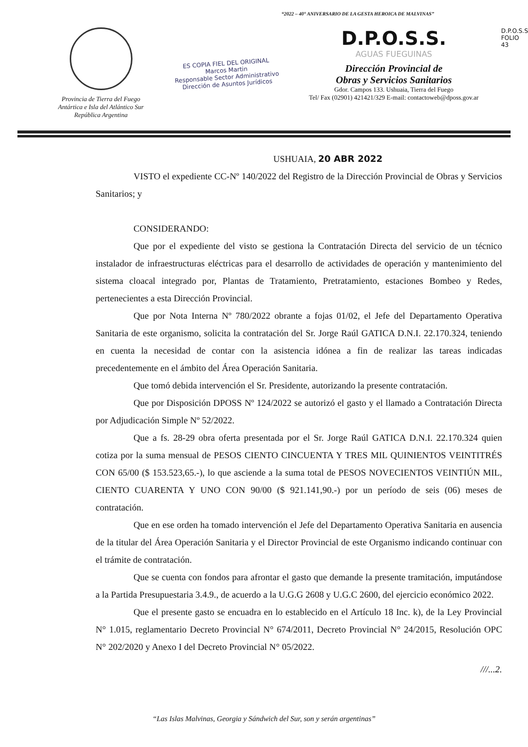“2022 – 40° ANIVERSARIO DE LA GESTA HEROICA DE MALVINAS”
Provincia de Tierra del Fuego
Antártica e Isla del Atlántico Sur
República Argentina
ES COPIA FIEL DEL ORIGINAL
Marcos Martin
Responsable Sector Administrativo
Dirección de Asuntos Jurídicos
D.P.O.S.S.
AGUAS FUEGUINAS
Dirección Provincial de
Obras y Servicios Sanitarios
Gdor. Campos 133. Ushuaia, Tierra del Fuego
Tel/ Fax (02901) 421421/329 E-mail: contactoweb@dposs.gov.ar
D.P.O.S.S
FOLIO
43
USHUAIA, 20 ABR 2022
VISTO el expediente CC-Nº 140/2022 del Registro de la Dirección Provincial de Obras y Servicios Sanitarios; y
CONSIDERANDO:
Que por el expediente del visto se gestiona la Contratación Directa del servicio de un técnico instalador de infraestructuras eléctricas para el desarrollo de actividades de operación y mantenimiento del sistema cloacal integrado por, Plantas de Tratamiento, Pretratamiento, estaciones Bombeo y Redes, pertenecientes a esta Dirección Provincial.
Que por Nota Interna Nº 780/2022 obrante a fojas 01/02, el Jefe del Departamento Operativa Sanitaria de este organismo, solicita la contratación del Sr. Jorge Raúl GATICA D.N.I. 22.170.324, teniendo en cuenta la necesidad de contar con la asistencia idónea a fin de realizar las tareas indicadas precedentemente en el ámbito del Área Operación Sanitaria.
Que tomó debida intervención el Sr. Presidente, autorizando la presente contratación.
Que por Disposición DPOSS Nº 124/2022 se autorizó el gasto y el llamado a Contratación Directa por Adjudicación Simple Nº 52/2022.
Que a fs. 28-29 obra oferta presentada por el Sr. Jorge Raúl GATICA D.N.I. 22.170.324 quien cotiza por la suma mensual de PESOS CIENTO CINCUENTA Y TRES MIL QUINIENTOS VEINTITRÉS CON 65/00 ($ 153.523,65.-), lo que asciende a la suma total de PESOS NOVECIENTOS VEINTIÚN MIL, CIENTO CUARENTA Y UNO CON 90/00 ($ 921.141,90.-) por un período de seis (06) meses de contratación.
Que en ese orden ha tomado intervención el Jefe del Departamento Operativa Sanitaria en ausencia de la titular del Área Operación Sanitaria y el Director Provincial de este Organismo indicando continuar con el trámite de contratación.
Que se cuenta con fondos para afrontar el gasto que demande la presente tramitación, imputándose a la Partida Presupuestaria 3.4.9., de acuerdo a la U.G.G 2608 y U.G.C 2600, del ejercicio económico 2022.
Que el presente gasto se encuadra en lo establecido en el Artículo 18 Inc. k), de la Ley Provincial N° 1.015, reglamentario Decreto Provincial N° 674/2011, Decreto Provincial N° 24/2015, Resolución OPC N° 202/2020 y Anexo I del Decreto Provincial N° 05/2022.
///...2.
“Las Islas Malvinas, Georgia y Sándwich del Sur, son y serán argentinas”